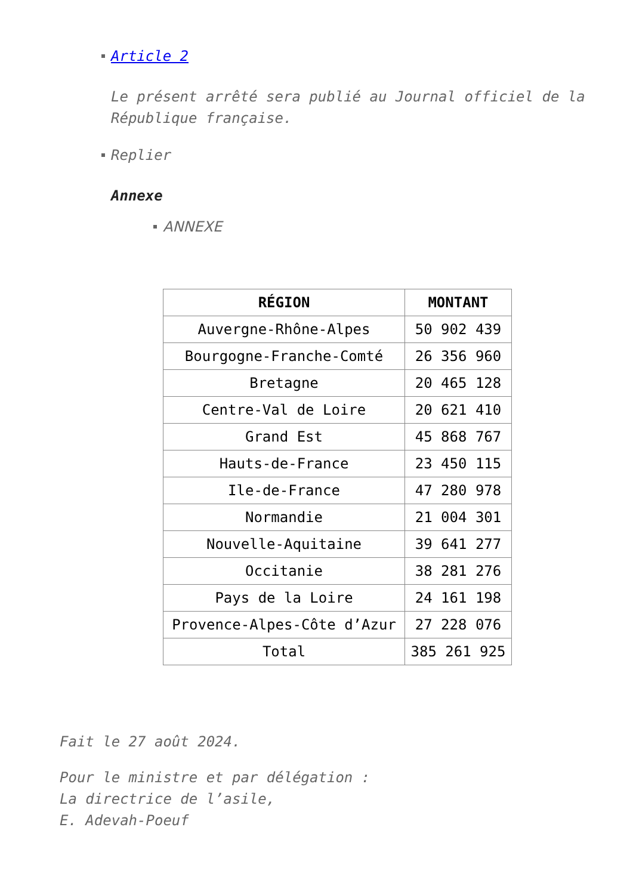Article 2
Le présent arrêté sera publié au Journal officiel de la République française.
Replier
Annexe
ANNEXE
| RÉGION | MONTANT |
| --- | --- |
| Auvergne-Rhône-Alpes | 50 902 439 |
| Bourgogne-Franche-Comté | 26 356 960 |
| Bretagne | 20 465 128 |
| Centre-Val de Loire | 20 621 410 |
| Grand Est | 45 868 767 |
| Hauts-de-France | 23 450 115 |
| Ile-de-France | 47 280 978 |
| Normandie | 21 004 301 |
| Nouvelle-Aquitaine | 39 641 277 |
| Occitanie | 38 281 276 |
| Pays de la Loire | 24 161 198 |
| Provence-Alpes-Côte d’Azur | 27 228 076 |
| Total | 385 261 925 |
Fait le 27 août 2024.
Pour le ministre et par délégation :
La directrice de l’asile,
E. Adevah-Poeuf